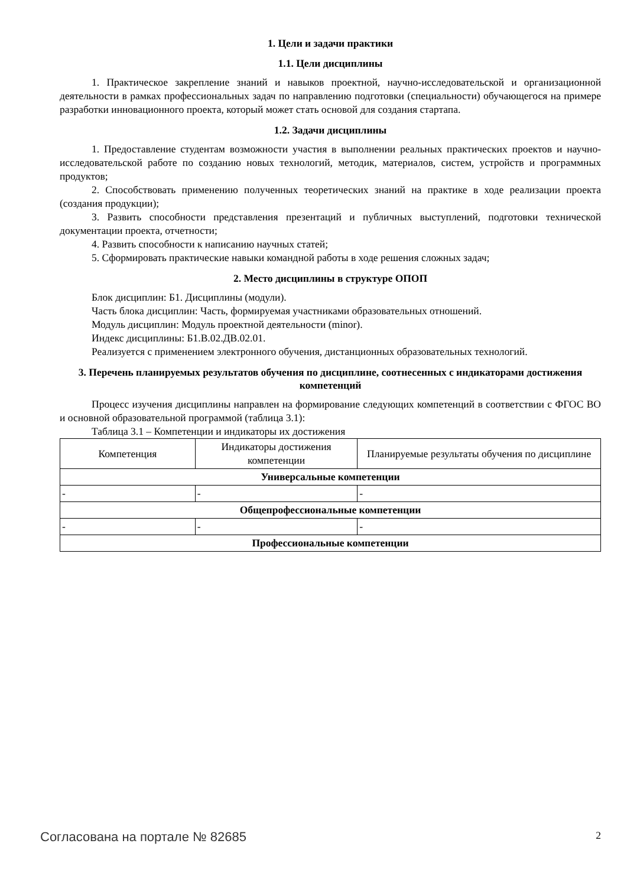1. Цели и задачи практики
1.1. Цели дисциплины
1. Практическое закрепление знаний и навыков проектной, научно-исследовательской и организационной деятельности в рамках профессиональных задач по направлению подготовки (специальности) обучающегося на примере разработки инновационного проекта, который может стать основой для создания стартапа.
1.2. Задачи дисциплины
1. Предоставление студентам возможности участия в выполнении реальных практических проектов и научно-исследовательской работе по созданию новых технологий, методик, материалов, систем, устройств и программных продуктов;
2. Способствовать применению полученных теоретических знаний на практике в ходе реализации проекта (создания продукции);
3. Развить способности представления презентаций и публичных выступлений, подготовки технической документации проекта, отчетности;
4. Развить способности к написанию научных статей;
5. Сформировать практические навыки командной работы в ходе решения сложных задач;
2. Место дисциплины в структуре ОПОП
Блок дисциплин: Б1. Дисциплины (модули).
Часть блока дисциплин: Часть, формируемая участниками образовательных отношений.
Модуль дисциплин: Модуль проектной деятельности (minor).
Индекс дисциплины: Б1.В.02.ДВ.02.01.
Реализуется с применением электронного обучения, дистанционных образовательных технологий.
3. Перечень планируемых результатов обучения по дисциплине, соотнесенных с индикаторами достижения компетенций
Процесс изучения дисциплины направлен на формирование следующих компетенций в соответствии с ФГОС ВО и основной образовательной программой (таблица 3.1):
Таблица 3.1 – Компетенции и индикаторы их достижения
| Компетенция | Индикаторы достижения компетенции | Планируемые результаты обучения по дисциплине |
| --- | --- | --- |
| Универсальные компетенции | | |
| - | - | - |
| Общепрофессиональные компетенции | | |
| - | - | - |
| Профессиональные компетенции | | |
Согласована на портале № 82685 2